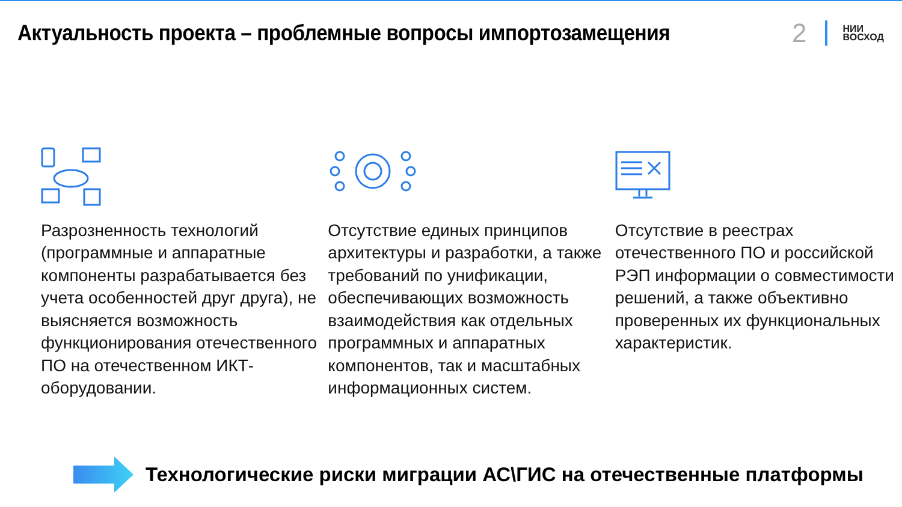Актуальность проекта – проблемные вопросы импортозамещения
2 НИИ
ВОСХОД
Разрозненность технологий (программные и аппаратные компоненты разрабатывается без учета особенностей друг друга), не выясняется возможность функционирования отечественного ПО на отечественном ИКТ-оборудовании.
Отсутствие единых принципов архитектуры и разработки, а также требований по унификации, обеспечивающих возможность взаимодействия как отдельных программных и аппаратных компонентов, так и масштабных информационных систем.
Отсутствие в реестрах отечественного ПО и российской РЭП информации о совместимости решений, а также объективно проверенных их функциональных характеристик.
Технологические риски миграции АС\ГИС на отечественные платформы